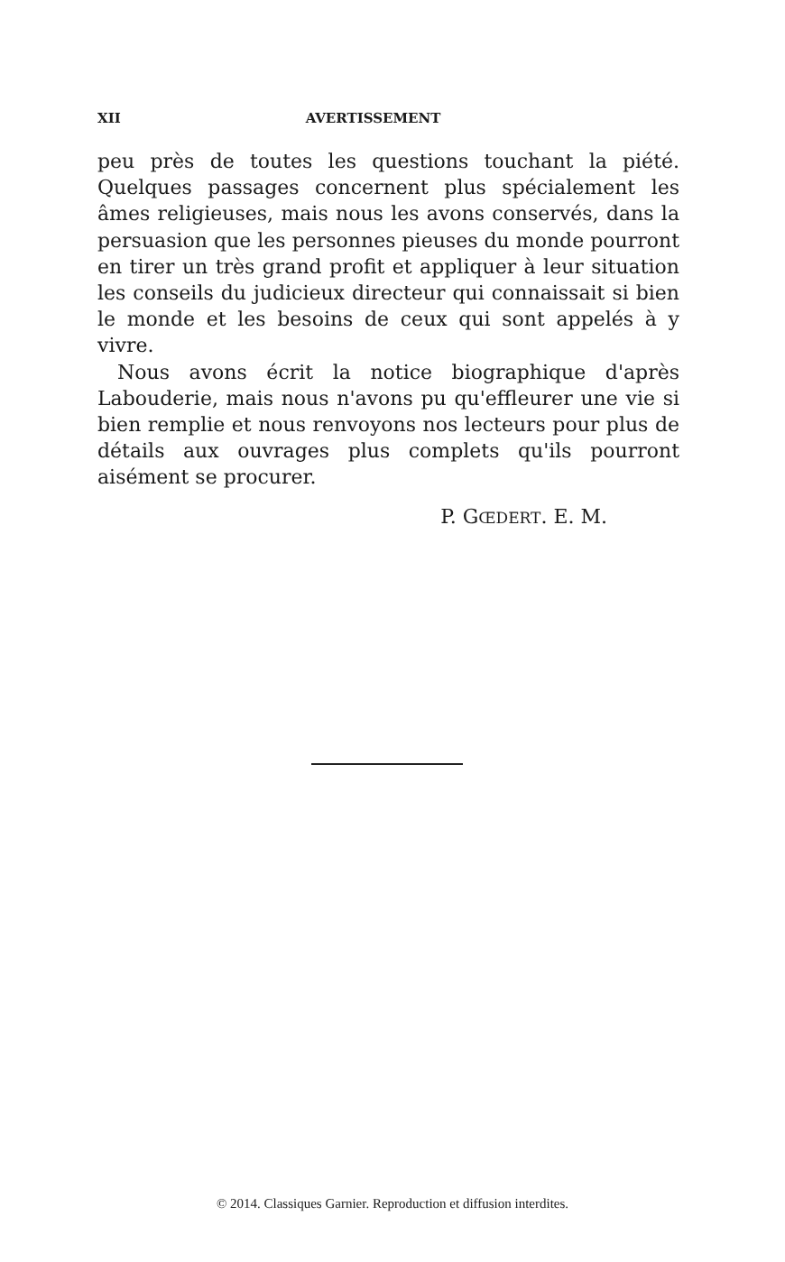XII AVERTISSEMENT
peu près de toutes les questions touchant la piété. Quelques passages concernent plus spécialement les âmes religieuses, mais nous les avons conservés, dans la persuasion que les personnes pieuses du monde pourront en tirer un très grand profit et appliquer à leur situation les conseils du judicieux directeur qui connaissait si bien le monde et les besoins de ceux qui sont appelés à y vivre.
Nous avons écrit la notice biographique d'après Labouderie, mais nous n'avons pu qu'effleurer une vie si bien remplie et nous renvoyons nos lecteurs pour plus de détails aux ouvrages plus complets qu'ils pourront aisément se procurer.
P. GŒDERT. E. M.
© 2014. Classiques Garnier. Reproduction et diffusion interdites.